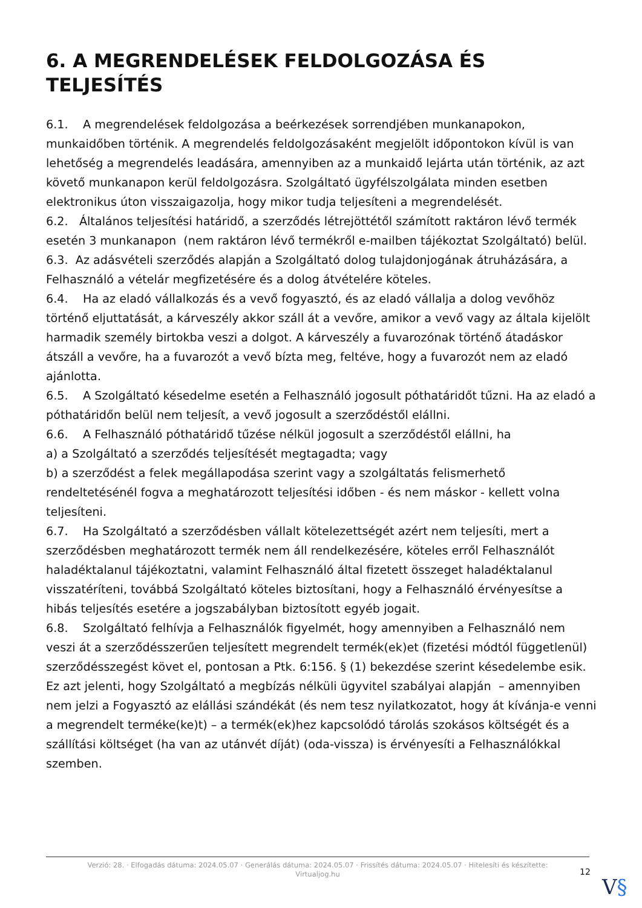6. A MEGRENDELÉSEK FELDOLGOZÁSA ÉS TELJESÍTÉS
6.1. A megrendelések feldolgozása a beérkezések sorrendjében munkanapokon, munkaidőben történik. A megrendelés feldolgozásaként megjelölt időpontokon kívül is van lehetőség a megrendelés leadására, amennyiben az a munkaidő lejárta után történik, az azt követő munkanapon kerül feldolgozásra. Szolgáltató ügyfélszolgálata minden esetben elektronikus úton visszaigazolja, hogy mikor tudja teljesíteni a megrendelését.
6.2. Általános teljesítési határidő, a szerződés létrejöttétől számított raktáron lévő termék esetén 3 munkanapon (nem raktáron lévő termékről e-mailben tájékoztat Szolgáltató) belül.
6.3. Az adásvételi szerződés alapján a Szolgáltató dolog tulajdonjogának átruházására, a Felhasználó a vételár megfizetésére és a dolog átvételére köteles.
6.4. Ha az eladó vállalkozás és a vevő fogyasztó, és az eladó vállalja a dolog vevőhöz történő eljuttatását, a kárveszély akkor száll át a vevőre, amikor a vevő vagy az általa kijelölt harmadik személy birtokba veszi a dolgot. A kárveszély a fuvarozónak történő átadáskor átszáll a vevőre, ha a fuvarozót a vevő bízta meg, feltéve, hogy a fuvarozót nem az eladó ajánlotta.
6.5. A Szolgáltató késedelme esetén a Felhasználó jogosult póthatáridőt tűzni. Ha az eladó a póthatáridőn belül nem teljesít, a vevő jogosult a szerződéstől elállni.
6.6. A Felhasználó póthatáridő tűzése nélkül jogosult a szerződéstől elállni, ha
a) a Szolgáltató a szerződés teljesítését megtagadta; vagy
b) a szerződést a felek megállapodása szerint vagy a szolgáltatás felismerhető rendeltetésénél fogva a meghatározott teljesítési időben - és nem máskor - kellett volna teljesíteni.
6.7. Ha Szolgáltató a szerződésben vállalt kötelezettségét azért nem teljesíti, mert a szerződésben meghatározott termék nem áll rendelkezésére, köteles erről Felhasználót haladéktalanul tájékoztatni, valamint Felhasználó által fizetett összeget haladéktalanul visszatéríteni, továbbá Szolgáltató köteles biztosítani, hogy a Felhasználó érvényesítse a hibás teljesítés esetére a jogszabályban biztosított egyéb jogait.
6.8. Szolgáltató felhívja a Felhasználók figyelmét, hogy amennyiben a Felhasználó nem veszi át a szerződésszerűen teljesített megrendelt termék(ek)et (fizetési módtól függetlenül) szerződésszegést követ el, pontosan a Ptk. 6:156. § (1) bekezdése szerint késedelembe esik.
Ez azt jelenti, hogy Szolgáltató a megbízás nélküli ügyvitel szabályai alapján – amennyiben nem jelzi a Fogyasztó az elállási szándékát (és nem tesz nyilatkozatot, hogy át kívánja-e venni a megrendelt terméke(ke)t) – a termék(ek)hez kapcsolódó tárolás szokásos költségét és a szállítási költséget (ha van az utánvét díját) (oda-vissza) is érvényesíti a Felhasználókkal szemben.
Verzió: 28. · Elfogadás dátuma: 2024.05.07 · Generálás dátuma: 2024.05.07 · Frissítés dátuma: 2024.05.07 · Hitelesíti és készítette: Virtualjog.hu
12
V§